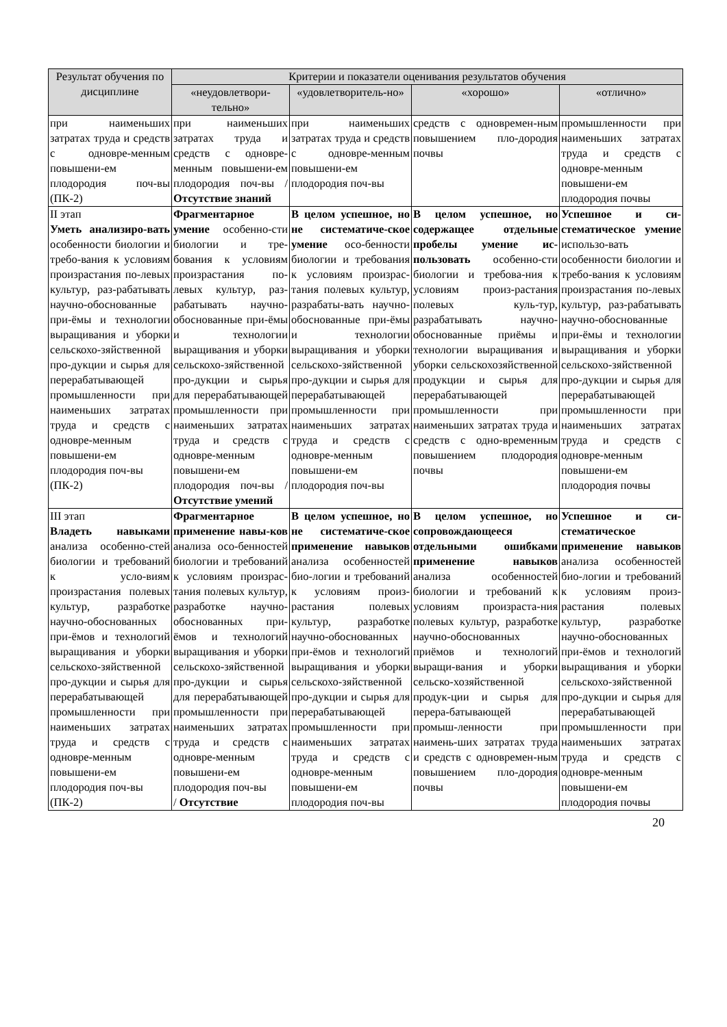| Результат обучения по дисциплине | Критерии и показатели оценивания результатов обучения | | | |
| --- | --- | --- | --- | --- |
| | «неудовлетвори-тельно» | «удовлетворитель-но» | «хорошо» | «отлично» |
| при наименьших затратах труда и средств с одновре-менным повышени-ем плодородия поч-вы (ПК-2) | при наименьших затратах труда и средств с одновре-менным повышени-ем плодородия поч-вы / Отсутствие знаний | при наименьших затратах труда и средств с одновре-менным повышени-ем плодородия поч-вы | средств с одновремен-ным повышением пло-дородия почвы | промышленности при наименьших затратах труда и средств с одновре-менным повышени-ем плодородия почвы |
| II этап Уметь анализиро-вать особенности биологии и требо-вания к условиям произрастания по-левых культур, раз-рабатывать научно-обоснованные при-ёмы и технологии выращивания и уборки сельскохо-зяйственной про-дукции и сырья для перерабатывающей промышленности при наименьших затратах труда и средств с одновре-менным повышени-ем плодородия поч-вы (ПК-2) | Фрагментарное умение особенно-сти биологии и тре-бования к условиям произрастания по-левых культур, раз-рабатывать научно-обоснованные при-ёмы и технологии выращивания и уборки сельскохо-зяйственной про-дукции и сырья для перерабатывающей промышленности при наименьших затратах труда и средств с одновре-менным повышени-ем плодородия поч-вы / Отсутствие умений | В целом успешное, но не систематиче-ское умение осо-бенности биологии и требования к условиям произрас-тания полевых культур, разрабаты-вать научно-обоснованные при-ёмы и технологии выращивания и уборки сельскохо-зяйственной про-дукции и сырья для перерабатывающей промышленности при наименьших затратах труда и средств с одновре-менным повышени-ем плодородия поч-вы | В целом успешное, но содержащее отдельные пробелы умение ис-пользовать особенно-сти биологии и требова-ния к условиям произ-растания полевых куль-тур, разрабатывать научно-обоснованные приёмы и технологии выращивания и уборки сельскохозяйственной продукции и сырья для перерабатывающей промышленности при наименьших затратах труда и средств с одно-временным повышением плодородия почвы | Успешное и си-стематическое умение использо-вать особенности биологии и требо-вания к условиям произрастания по-левых культур, раз-рабатывать научно-обоснованные при-ёмы и технологии выращивания и уборки сельскохо-зяйственной про-дукции и сырья для перерабатывающей промышленности при наименьших затратах труда и средств с одновре-менным повышени-ем плодородия почвы |
| III этап Владеть навыками анализа особенно-стей биологии и требований к усло-виям произрастания полевых культур, разработке научно-обоснованных при-ёмов и технологий выращивания и уборки сельскохо-зяйственной про-дукции и сырья для перерабатывающей промышленности при наименьших затратах труда и средств с одновре-менным повышени-ем плодородия поч-вы (ПК-2) | Фрагментарное применение навы-ков анализа осо-бенностей биологии и требований к условиям произрас-тания полевых культур, разработке научно-обоснованных при-ёмов и технологий выращивания и уборки сельскохо-зяйственной про-дукции и сырья для перерабатывающей промышленности при наименьших затратах труда и средств с одновре-менным повышени-ем плодородия поч-вы / Отсутствие | В целом успешное, но не систематиче-ское применение навыков анализа особенностей био-логии и требований к условиям произ-растания полевых культур, разработке научно-обоснованных при-ёмов и технологий выращивания и уборки сельскохо-зяйственной про-дукции и сырья для перерабатывающей промышленности при наименьших затратах труда и средств с одновре-менным повышени-ем плодородия поч-вы | В целом успешное, но сопровождающееся отдельными ошибками применение навыков анализа особенностей биологии и требований к условиям произраста-ния полевых культур, разработке научно-обоснованных приёмов и технологий выращи-вания и уборки сельско-хозяйственной продук-ции и сырья для перера-батывающей промыш-ленности при наимень-ших затратах труда и средств с одновремен-ным повышением пло-дородия почвы | Успешное и си-стематическое применение навыков анализа особенностей био-логии и требований к условиям произ-растания полевых культур, разработке научно-обоснованных при-ёмов и технологий выращивания и уборки сельскохо-зяйственной про-дукции и сырья для перерабатывающей промышленности при наименьших затратах труда и средств с одновре-менным повышени-ем плодородия почвы |
20